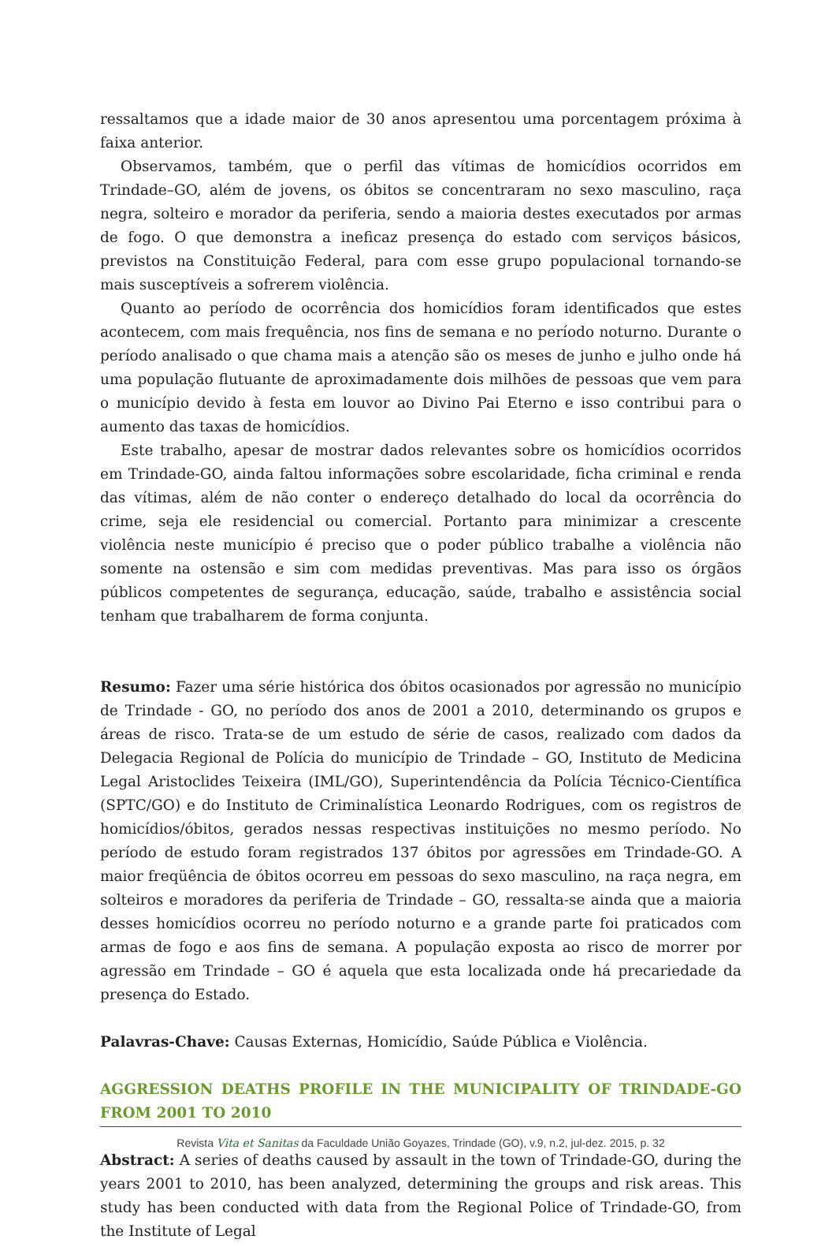ressaltamos que a idade maior de 30 anos apresentou uma porcentagem próxima à faixa anterior.
Observamos, também, que o perfil das vítimas de homicídios ocorridos em Trindade–GO, além de jovens, os óbitos se concentraram no sexo masculino, raça negra, solteiro e morador da periferia, sendo a maioria destes executados por armas de fogo. O que demonstra a ineficaz presença do estado com serviços básicos, previstos na Constituição Federal, para com esse grupo populacional tornando-se mais susceptíveis a sofrerem violência.
Quanto ao período de ocorrência dos homicídios foram identificados que estes acontecem, com mais frequência, nos fins de semana e no período noturno. Durante o período analisado o que chama mais a atenção são os meses de junho e julho onde há uma população flutuante de aproximadamente dois milhões de pessoas que vem para o município devido à festa em louvor ao Divino Pai Eterno e isso contribui para o aumento das taxas de homicídios.
Este trabalho, apesar de mostrar dados relevantes sobre os homicídios ocorridos em Trindade-GO, ainda faltou informações sobre escolaridade, ficha criminal e renda das vítimas, além de não conter o endereço detalhado do local da ocorrência do crime, seja ele residencial ou comercial. Portanto para minimizar a crescente violência neste município é preciso que o poder público trabalhe a violência não somente na ostensão e sim com medidas preventivas. Mas para isso os órgãos públicos competentes de segurança, educação, saúde, trabalho e assistência social tenham que trabalharem de forma conjunta.
Resumo: Fazer uma série histórica dos óbitos ocasionados por agressão no município de Trindade - GO, no período dos anos de 2001 a 2010, determinando os grupos e áreas de risco. Trata-se de um estudo de série de casos, realizado com dados da Delegacia Regional de Polícia do município de Trindade – GO, Instituto de Medicina Legal Aristoclides Teixeira (IML/GO), Superintendência da Polícia Técnico-Científica (SPTC/GO) e do Instituto de Criminalística Leonardo Rodrigues, com os registros de homicídios/óbitos, gerados nessas respectivas instituições no mesmo período. No período de estudo foram registrados 137 óbitos por agressões em Trindade-GO. A maior freqüência de óbitos ocorreu em pessoas do sexo masculino, na raça negra, em solteiros e moradores da periferia de Trindade – GO, ressalta-se ainda que a maioria desses homicídios ocorreu no período noturno e a grande parte foi praticados com armas de fogo e aos fins de semana. A população exposta ao risco de morrer por agressão em Trindade – GO é aquela que esta localizada onde há precariedade da presença do Estado.
Palavras-Chave: Causas Externas, Homicídio, Saúde Pública e Violência.
AGGRESSION DEATHS PROFILE IN THE MUNICIPALITY OF TRINDADE-GO FROM 2001 TO 2010
Abstract: A series of deaths caused by assault in the town of Trindade-GO, during the years 2001 to 2010, has been analyzed, determining the groups and risk areas. This study has been conducted with data from the Regional Police of Trindade-GO, from the Institute of Legal
Revista Vita et Sanitas da Faculdade União Goyazes, Trindade (GO), v.9, n.2, jul-dez. 2015, p. 32